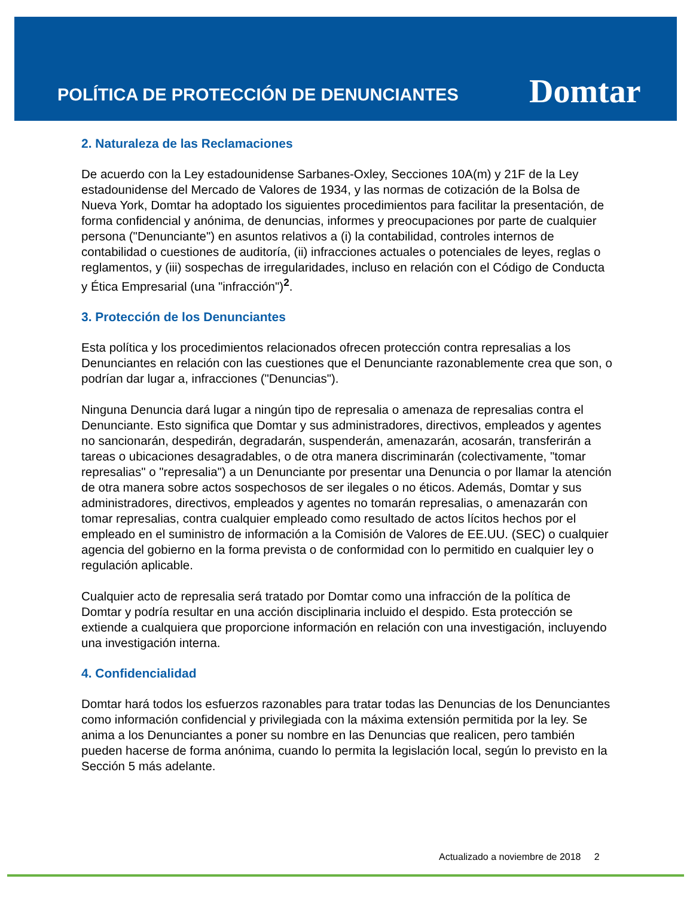POLÍTICA DE PROTECCIÓN DE DENUNCIANTES
Domtar
2. Naturaleza de las Reclamaciones
De acuerdo con la Ley estadounidense Sarbanes-Oxley, Secciones 10A(m) y 21F de la Ley estadounidense del Mercado de Valores de 1934, y las normas de cotización de la Bolsa de Nueva York, Domtar ha adoptado los siguientes procedimientos para facilitar la presentación, de forma confidencial y anónima, de denuncias, informes y preocupaciones por parte de cualquier persona ("Denunciante") en asuntos relativos a (i) la contabilidad, controles internos de contabilidad o cuestiones de auditoría, (ii) infracciones actuales o potenciales de leyes, reglas o reglamentos, y (iii) sospechas de irregularidades, incluso en relación con el Código de Conducta y Ética Empresarial (una "infracción")<sup>2</sup>.
3. Protección de los Denunciantes
Esta política y los procedimientos relacionados ofrecen protección contra represalias a los Denunciantes en relación con las cuestiones que el Denunciante razonablemente crea que son, o podrían dar lugar a, infracciones ("Denuncias").
Ninguna Denuncia dará lugar a ningún tipo de represalia o amenaza de represalias contra el Denunciante. Esto significa que Domtar y sus administradores, directivos, empleados y agentes no sancionarán, despedirán, degradarán, suspenderán, amenazarán, acosarán, transferirán a tareas o ubicaciones desagradables, o de otra manera discriminarán (colectivamente, "tomar represalias" o "represalia") a un Denunciante por presentar una Denuncia o por llamar la atención de otra manera sobre actos sospechosos de ser ilegales o no éticos. Además, Domtar y sus administradores, directivos, empleados y agentes no tomarán represalias, o amenazarán con tomar represalias, contra cualquier empleado como resultado de actos lícitos hechos por el empleado en el suministro de información a la Comisión de Valores de EE.UU. (SEC) o cualquier agencia del gobierno en la forma prevista o de conformidad con lo permitido en cualquier ley o regulación aplicable.
Cualquier acto de represalia será tratado por Domtar como una infracción de la política de Domtar y podría resultar en una acción disciplinaria incluido el despido. Esta protección se extiende a cualquiera que proporcione información en relación con una investigación, incluyendo una investigación interna.
4. Confidencialidad
Domtar hará todos los esfuerzos razonables para tratar todas las Denuncias de los Denunciantes como información confidencial y privilegiada con la máxima extensión permitida por la ley. Se anima a los Denunciantes a poner su nombre en las Denuncias que realicen, pero también pueden hacerse de forma anónima, cuando lo permita la legislación local, según lo previsto en la Sección 5 más adelante.
Actualizado a noviembre de 2018 2